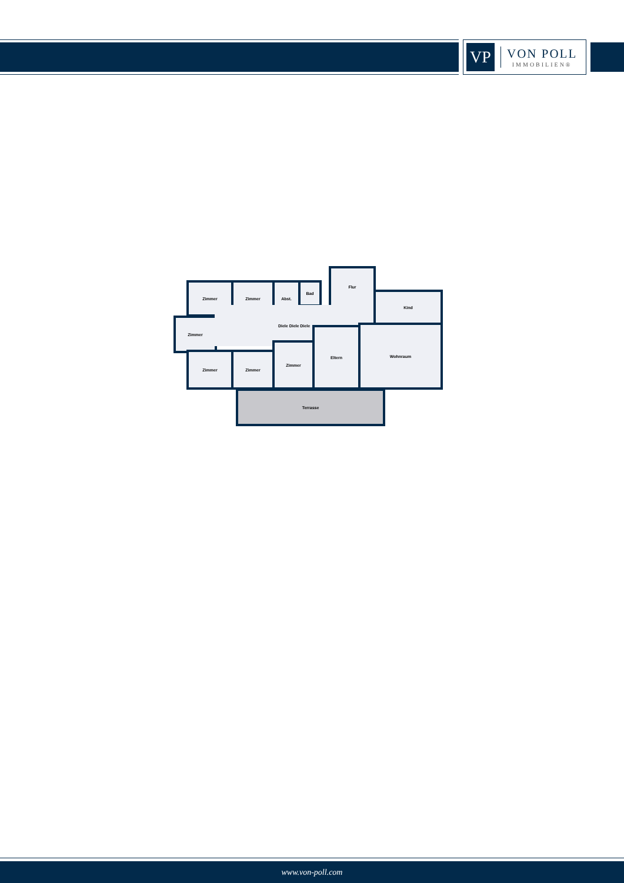VP
VON POLL
IMMOBILIEN®
Zimmer Zimmer Abst. Bad
Flur
Kind
Zimmer
Diele Diele Diele
Zimmer Zimmer
Zimmer
Eltern Wohnraum
Terrasse
www.von-poll.com